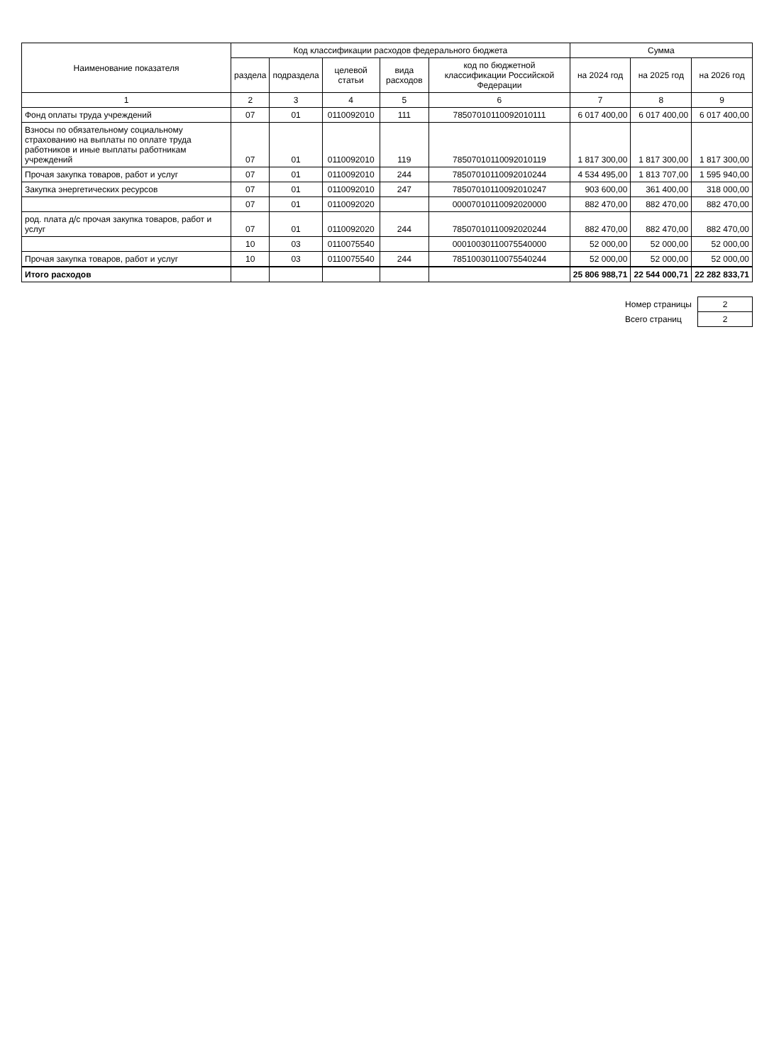| Наименование показателя | Код классификации расходов федерального бюджета | | | | | Сумма | | |
| --- | --- | --- | --- | --- | --- | --- | --- | --- |
| | раздела | подраздела | целевой статьи | вида расходов | код по бюджетной классификации Российской Федерации | на 2024 год | на 2025 год | на 2026 год |
| 1 | 2 | 3 | 4 | 5 | 6 | 7 | 8 | 9 |
| Фонд оплаты труда учреждений | 07 | 01 | 0110092010 | 111 | 78507010110092010111 | 6 017 400,00 | 6 017 400,00 | 6 017 400,00 |
| Взносы по обязательному социальному страхованию на выплаты по оплате труда работников и иные выплаты работникам учреждений | 07 | 01 | 0110092010 | 119 | 78507010110092010119 | 1 817 300,00 | 1 817 300,00 | 1 817 300,00 |
| Прочая закупка товаров, работ и услуг | 07 | 01 | 0110092010 | 244 | 78507010110092010244 | 4 534 495,00 | 1 813 707,00 | 1 595 940,00 |
| Закупка энергетических ресурсов | 07 | 01 | 0110092010 | 247 | 78507010110092010247 | 903 600,00 | 361 400,00 | 318 000,00 |
| | 07 | 01 | 0110092020 | | 00007010110092020000 | 882 470,00 | 882 470,00 | 882 470,00 |
| род. плата д/с прочая закупка товаров, работ и услуг | 07 | 01 | 0110092020 | 244 | 78507010110092020244 | 882 470,00 | 882 470,00 | 882 470,00 |
| | 10 | 03 | 0110075540 | | 00010030110075540000 | 52 000,00 | 52 000,00 | 52 000,00 |
| Прочая закупка товаров, работ и услуг | 10 | 03 | 0110075540 | 244 | 78510030110075540244 | 52 000,00 | 52 000,00 | 52 000,00 |
| Итого расходов | | | | | | 25 806 988,71 | 22 544 000,71 | 22 282 833,71 |
| Номер страницы | 2 |
| Всего страниц | 2 |